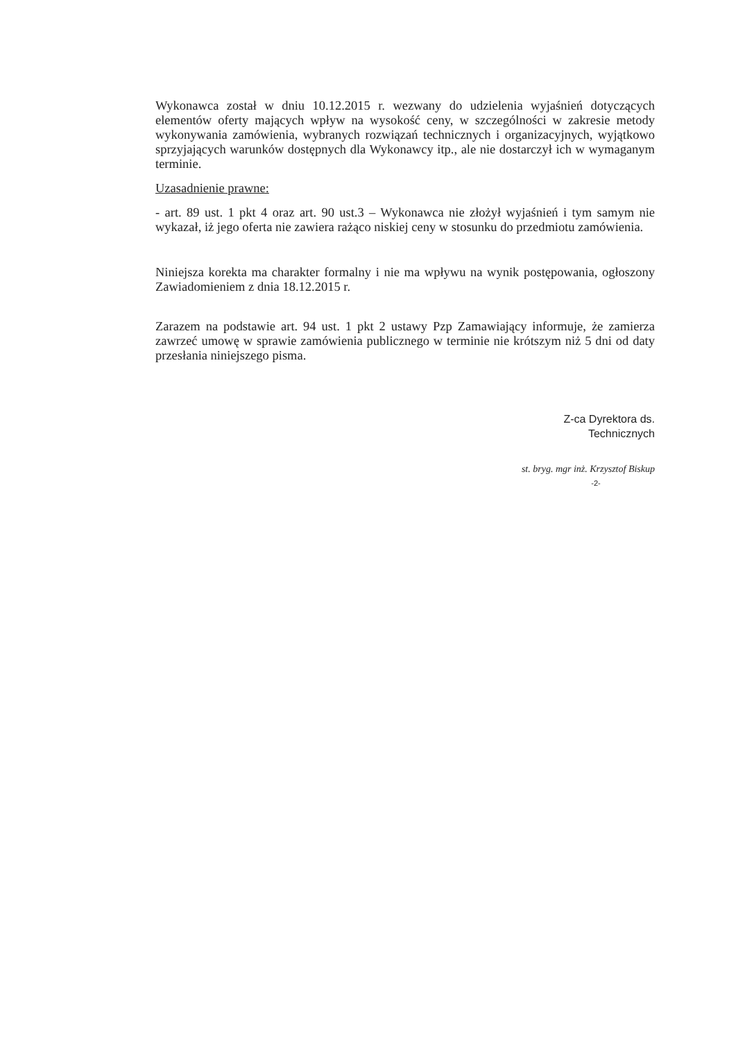Wykonawca został w dniu 10.12.2015 r. wezwany do udzielenia wyjaśnień dotyczących elementów oferty mających wpływ na wysokość ceny, w szczególności w zakresie metody wykonywania zamówienia, wybranych rozwiązań technicznych i organizacyjnych, wyjątkowo sprzyjających warunków dostępnych dla Wykonawcy itp., ale nie dostarczył ich w wymaganym terminie.
Uzasadnienie prawne:
- art. 89 ust. 1 pkt 4 oraz art. 90 ust.3 – Wykonawca nie złożył wyjaśnień i tym samym nie wykazał, iż jego oferta nie zawiera rażąco niskiej ceny w stosunku do przedmiotu zamówienia.
Niniejsza korekta ma charakter formalny i nie ma wpływu na wynik postępowania, ogłoszony Zawiadomieniem z dnia 18.12.2015 r.
Zarazem na podstawie art. 94 ust. 1 pkt 2 ustawy Pzp Zamawiający informuje, że zamierza zawrzeć umowę w sprawie zamówienia publicznego w terminie nie krótszym niż 5 dni od daty przesłania niniejszego pisma.
Z-ca Dyrektora ds. Technicznych
st. bryg. mgr inż. Krzysztof Biskup
-2-